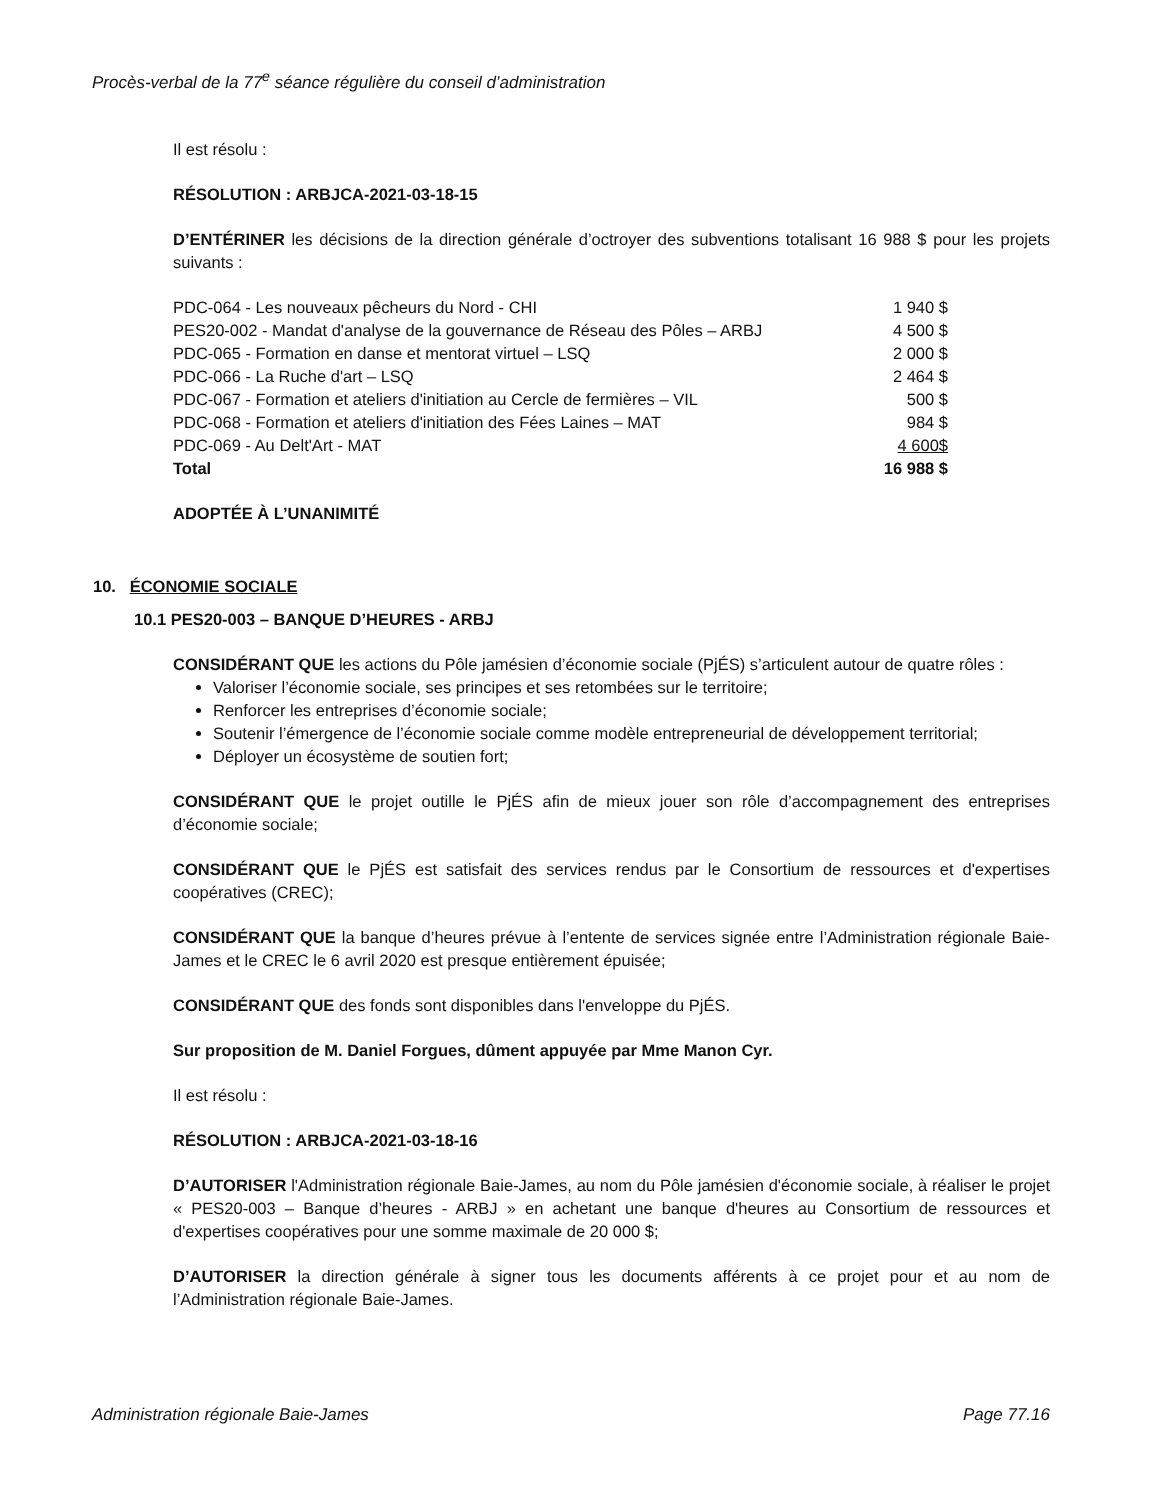Procès-verbal de la 77<sup>e</sup> séance régulière du conseil d’administration
Il est résolu :
RÉSOLUTION : ARBJCA-2021-03-18-15
D’ENTÉRINER les décisions de la direction générale d’octroyer des subventions totalisant 16 988 $ pour les projets suivants :
| PDC-064 - Les nouveaux pêcheurs du Nord - CHI | 1 940 $ |
| PES20-002 - Mandat d'analyse de la gouvernance de Réseau des Pôles – ARBJ | 4 500 $ |
| PDC-065 - Formation en danse et mentorat virtuel – LSQ | 2 000 $ |
| PDC-066 - La Ruche d'art – LSQ | 2 464 $ |
| PDC-067 - Formation et ateliers d'initiation au Cercle de fermières – VIL | 500 $ |
| PDC-068 - Formation et ateliers d'initiation des Fées Laines – MAT | 984 $ |
| PDC-069 - Au Delt'Art - MAT | 4 600$ |
| Total | 16 988 $ |
ADOPTÉE À L’UNANIMITÉ
10. ÉCONOMIE SOCIALE
10.1 PES20-003 – BANQUE D’HEURES - ARBJ
CONSIDÉRANT QUE les actions du Pôle jamésien d’économie sociale (PjÉS) s’articulent autour de quatre rôles :
Valoriser l’économie sociale, ses principes et ses retombées sur le territoire;
Renforcer les entreprises d’économie sociale;
Soutenir l’émergence de l’économie sociale comme modèle entrepreneurial de développement territorial;
Déployer un écosystème de soutien fort;
CONSIDÉRANT QUE le projet outille le PjÉS afin de mieux jouer son rôle d’accompagnement des entreprises d’économie sociale;
CONSIDÉRANT QUE le PjÉS est satisfait des services rendus par le Consortium de ressources et d'expertises coopératives (CREC);
CONSIDÉRANT QUE la banque d’heures prévue à l’entente de services signée entre l’Administration régionale Baie-James et le CREC le 6 avril 2020 est presque entièrement épuisée;
CONSIDÉRANT QUE des fonds sont disponibles dans l'enveloppe du PjÉS.
Sur proposition de M. Daniel Forgues, dûment appuyée par Mme Manon Cyr.
Il est résolu :
RÉSOLUTION : ARBJCA-2021-03-18-16
D’AUTORISER l'Administration régionale Baie-James, au nom du Pôle jamésien d'économie sociale, à réaliser le projet « PES20-003 – Banque d’heures - ARBJ » en achetant une banque d'heures au Consortium de ressources et d'expertises coopératives pour une somme maximale de 20 000 $;
D’AUTORISER la direction générale à signer tous les documents afférents à ce projet pour et au nom de l’Administration régionale Baie-James.
Administration régionale Baie-James Page 77.16